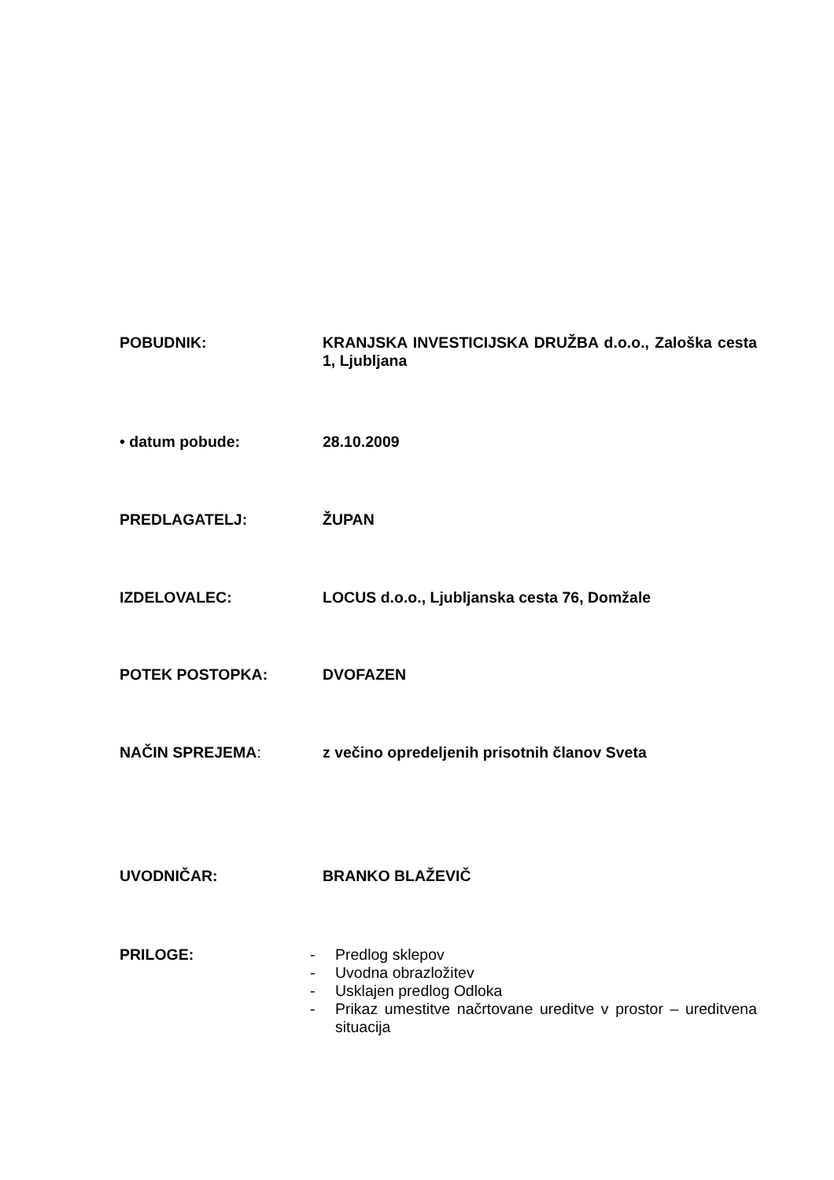POBUDNIK: KRANJSKA INVESTICIJSKA DRUŽBA d.o.o., Zaloška cesta 1, Ljubljana
• datum pobude: 28.10.2009
PREDLAGATELJ: ŽUPAN
IZDELOVALEC: LOCUS d.o.o., Ljubljanska cesta 76, Domžale
POTEK POSTOPKA: DVOFAZEN
NAČIN SPREJEMA: z večino opredeljenih prisotnih članov Sveta
UVODNIČAR: BRANKO BLAŽEVIČ
PRILOGE: - Predlog sklepov
- Uvodna obrazložitev
- Usklajen predlog Odloka
- Prikaz umestitve načrtovane ureditve v prostor – ureditvena situacija